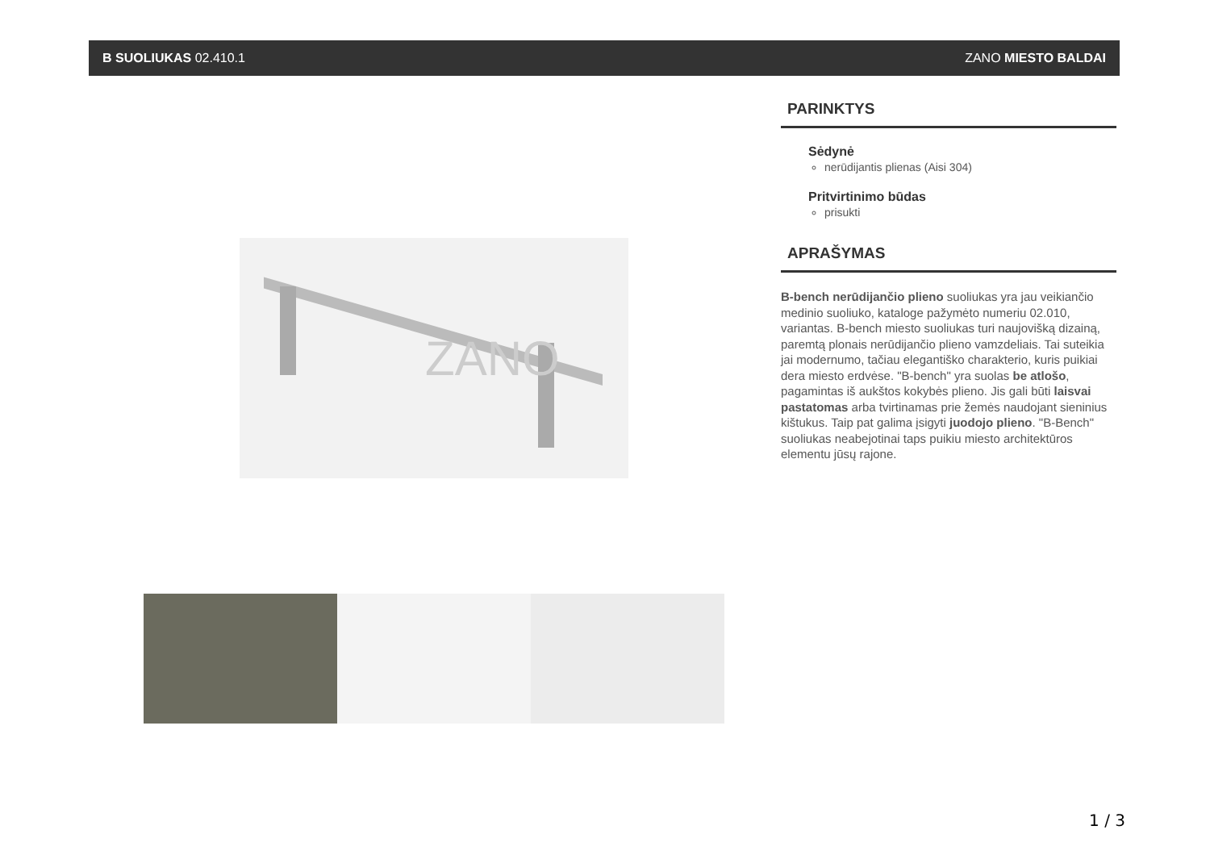B SUOLIUKAS 02.410.1 ZANO MIESTO BALDAI
ZANO
PARINKTYS
Sėdynė
nerūdijantis plienas (Aisi 304)
Pritvirtinimo būdas
prisukti
APRAŠYMAS
B-bench nerūdijančio plieno suoliukas yra jau veikiančio medinio suoliuko, kataloge pažymėto numeriu 02.010, variantas. B-bench miesto suoliukas turi naujovišką dizainą, paremtą plonais nerūdijančio plieno vamzdeliais. Tai suteikia jai modernumo, tačiau elegantiško charakterio, kuris puikiai dera miesto erdvėse. "B-bench" yra suolas be atlošo, pagamintas iš aukštos kokybės plieno. Jis gali būti laisvai pastatomas arba tvirtinamas prie žemės naudojant sieninius kištukus. Taip pat galima įsigyti juodojo plieno. "B-Bench" suoliukas neabejotinai taps puikiu miesto architektūros elementu jūsų rajone.
1 / 3